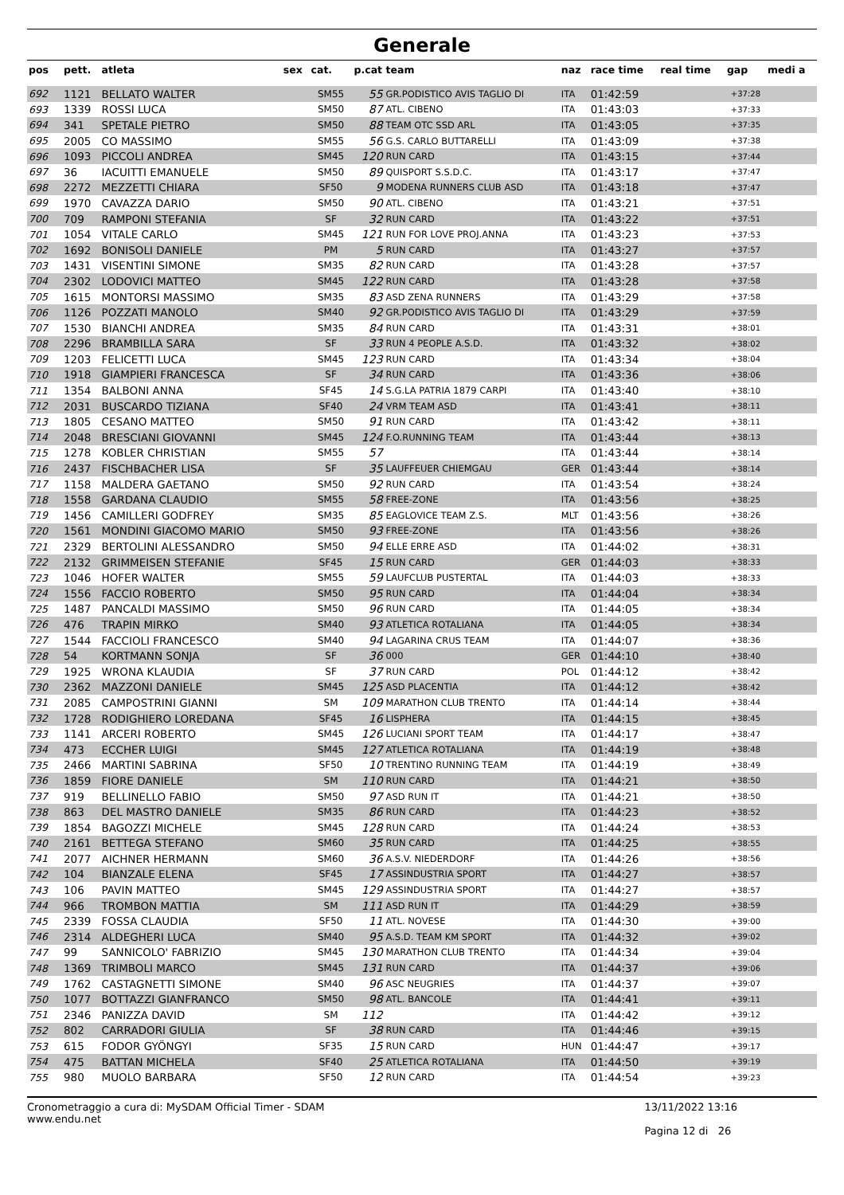Generale
| pos | pett. | atleta | sex | cat. | p.cat | team | naz | race time | real time | gap | medi a |
| --- | --- | --- | --- | --- | --- | --- | --- | --- | --- | --- | --- |
| 692 | 1121 | BELLATO WALTER | | SM55 | 55 | GR.PODISTICO AVIS TAGLIO DI | ITA | 01:42:59 | | +37:28 | |
| 693 | 1339 | ROSSI LUCA | | SM50 | 87 | ATL. CIBENO | ITA | 01:43:03 | | +37:33 | |
| 694 | 341 | SPETALE PIETRO | | SM50 | 88 | TEAM OTC SSD ARL | ITA | 01:43:05 | | +37:35 | |
| 695 | 2005 | CO MASSIMO | | SM55 | 56 | G.S. CARLO BUTTARELLI | ITA | 01:43:09 | | +37:38 | |
| 696 | 1093 | PICCOLI ANDREA | | SM45 | 120 | RUN CARD | ITA | 01:43:15 | | +37:44 | |
| 697 | 36 | IACUITTI EMANUELE | | SM50 | 89 | QUISPORT S.S.D.C. | ITA | 01:43:17 | | +37:47 | |
| 698 | 2272 | MEZZETTI CHIARA | | SF50 | 9 | MODENA RUNNERS CLUB ASD | ITA | 01:43:18 | | +37:47 | |
| 699 | 1970 | CAVAZZA DARIO | | SM50 | 90 | ATL. CIBENO | ITA | 01:43:21 | | +37:51 | |
| 700 | 709 | RAMPONI STEFANIA | | SF | 32 | RUN CARD | ITA | 01:43:22 | | +37:51 | |
| 701 | 1054 | VITALE CARLO | | SM45 | 121 | RUN FOR LOVE PROJ.ANNA | ITA | 01:43:23 | | +37:53 | |
| 702 | 1692 | BONISOLI DANIELE | | PM | 5 | RUN CARD | ITA | 01:43:27 | | +37:57 | |
| 703 | 1431 | VISENTINI SIMONE | | SM35 | 82 | RUN CARD | ITA | 01:43:28 | | +37:57 | |
| 704 | 2302 | LODOVICI MATTEO | | SM45 | 122 | RUN CARD | ITA | 01:43:28 | | +37:58 | |
| 705 | 1615 | MONTORSI MASSIMO | | SM35 | 83 | ASD ZENA RUNNERS | ITA | 01:43:29 | | +37:58 | |
| 706 | 1126 | POZZATI MANOLO | | SM40 | 92 | GR.PODISTICO AVIS TAGLIO DI | ITA | 01:43:29 | | +37:59 | |
| 707 | 1530 | BIANCHI ANDREA | | SM35 | 84 | RUN CARD | ITA | 01:43:31 | | +38:01 | |
| 708 | 2296 | BRAMBILLA SARA | | SF | 33 | RUN 4 PEOPLE A.S.D. | ITA | 01:43:32 | | +38:02 | |
| 709 | 1203 | FELICETTI LUCA | | SM45 | 123 | RUN CARD | ITA | 01:43:34 | | +38:04 | |
| 710 | 1918 | GIAMPIERI FRANCESCA | | SF | 34 | RUN CARD | ITA | 01:43:36 | | +38:06 | |
| 711 | 1354 | BALBONI ANNA | | SF45 | 14 | S.G.LA PATRIA 1879 CARPI | ITA | 01:43:40 | | +38:10 | |
| 712 | 2031 | BUSCARDO TIZIANA | | SF40 | 24 | VRM TEAM ASD | ITA | 01:43:41 | | +38:11 | |
| 713 | 1805 | CESANO MATTEO | | SM50 | 91 | RUN CARD | ITA | 01:43:42 | | +38:11 | |
| 714 | 2048 | BRESCIANI GIOVANNI | | SM45 | 124 | F.O.RUNNING TEAM | ITA | 01:43:44 | | +38:13 | |
| 715 | 1278 | KOBLER CHRISTIAN | | SM55 | 57 | | ITA | 01:43:44 | | +38:14 | |
| 716 | 2437 | FISCHBACHER LISA | | SF | 35 | LAUFFEUER CHIEMGAU | GER | 01:43:44 | | +38:14 | |
| 717 | 1158 | MALDERA GAETANO | | SM50 | 92 | RUN CARD | ITA | 01:43:54 | | +38:24 | |
| 718 | 1558 | GARDANA CLAUDIO | | SM55 | 58 | FREE-ZONE | ITA | 01:43:56 | | +38:25 | |
| 719 | 1456 | CAMILLERI GODFREY | | SM35 | 85 | EAGLOVICE TEAM Z.S. | MLT | 01:43:56 | | +38:26 | |
| 720 | 1561 | MONDINI GIACOMO MARIO | | SM50 | 93 | FREE-ZONE | ITA | 01:43:56 | | +38:26 | |
| 721 | 2329 | BERTOLINI ALESSANDRO | | SM50 | 94 | ELLE ERRE ASD | ITA | 01:44:02 | | +38:31 | |
| 722 | 2132 | GRIMMEISEN STEFANIE | | SF45 | 15 | RUN CARD | GER | 01:44:03 | | +38:33 | |
| 723 | 1046 | HOFER WALTER | | SM55 | 59 | LAUFCLUB PUSTERTAL | ITA | 01:44:03 | | +38:33 | |
| 724 | 1556 | FACCIO ROBERTO | | SM50 | 95 | RUN CARD | ITA | 01:44:04 | | +38:34 | |
| 725 | 1487 | PANCALDI MASSIMO | | SM50 | 96 | RUN CARD | ITA | 01:44:05 | | +38:34 | |
| 726 | 476 | TRAPIN MIRKO | | SM40 | 93 | ATLETICA ROTALIANA | ITA | 01:44:05 | | +38:34 | |
| 727 | 1544 | FACCIOLI FRANCESCO | | SM40 | 94 | LAGARINA CRUS TEAM | ITA | 01:44:07 | | +38:36 | |
| 728 | 54 | KORTMANN SONJA | | SF | 36 | 000 | GER | 01:44:10 | | +38:40 | |
| 729 | 1925 | WRONA KLAUDIA | | SF | 37 | RUN CARD | POL | 01:44:12 | | +38:42 | |
| 730 | 2362 | MAZZONI DANIELE | | SM45 | 125 | ASD PLACENTIA | ITA | 01:44:12 | | +38:42 | |
| 731 | 2085 | CAMPOSTRINI GIANNI | | SM | 109 | MARATHON CLUB TRENTO | ITA | 01:44:14 | | +38:44 | |
| 732 | 1728 | RODIGHIERO LOREDANA | | SF45 | 16 | LISPHERA | ITA | 01:44:15 | | +38:45 | |
| 733 | 1141 | ARCERI ROBERTO | | SM45 | 126 | LUCIANI SPORT TEAM | ITA | 01:44:17 | | +38:47 | |
| 734 | 473 | ECCHER LUIGI | | SM45 | 127 | ATLETICA ROTALIANA | ITA | 01:44:19 | | +38:48 | |
| 735 | 2466 | MARTINI SABRINA | | SF50 | 10 | TRENTINO RUNNING TEAM | ITA | 01:44:19 | | +38:49 | |
| 736 | 1859 | FIORE DANIELE | | SM | 110 | RUN CARD | ITA | 01:44:21 | | +38:50 | |
| 737 | 919 | BELLINELLO FABIO | | SM50 | 97 | ASD RUN IT | ITA | 01:44:21 | | +38:50 | |
| 738 | 863 | DEL MASTRO DANIELE | | SM35 | 86 | RUN CARD | ITA | 01:44:23 | | +38:52 | |
| 739 | 1854 | BAGOZZI MICHELE | | SM45 | 128 | RUN CARD | ITA | 01:44:24 | | +38:53 | |
| 740 | 2161 | BETTEGA STEFANO | | SM60 | 35 | RUN CARD | ITA | 01:44:25 | | +38:55 | |
| 741 | 2077 | AICHNER HERMANN | | SM60 | 36 | A.S.V. NIEDERDORF | ITA | 01:44:26 | | +38:56 | |
| 742 | 104 | BIANZALE ELENA | | SF45 | 17 | ASSINDUSTRIA SPORT | ITA | 01:44:27 | | +38:57 | |
| 743 | 106 | PAVIN MATTEO | | SM45 | 129 | ASSINDUSTRIA SPORT | ITA | 01:44:27 | | +38:57 | |
| 744 | 966 | TROMBON MATTIA | | SM | 111 | ASD RUN IT | ITA | 01:44:29 | | +38:59 | |
| 745 | 2339 | FOSSA CLAUDIA | | SF50 | 11 | ATL. NOVESE | ITA | 01:44:30 | | +39:00 | |
| 746 | 2314 | ALDEGHERI LUCA | | SM40 | 95 | A.S.D. TEAM KM SPORT | ITA | 01:44:32 | | +39:02 | |
| 747 | 99 | SANNICOLO' FABRIZIO | | SM45 | 130 | MARATHON CLUB TRENTO | ITA | 01:44:34 | | +39:04 | |
| 748 | 1369 | TRIMBOLI MARCO | | SM45 | 131 | RUN CARD | ITA | 01:44:37 | | +39:06 | |
| 749 | 1762 | CASTAGNETTI SIMONE | | SM40 | 96 | ASC NEUGRIES | ITA | 01:44:37 | | +39:07 | |
| 750 | 1077 | BOTTAZZI GIANFRANCO | | SM50 | 98 | ATL. BANCOLE | ITA | 01:44:41 | | +39:11 | |
| 751 | 2346 | PANIZZA DAVID | | SM | 112 | | ITA | 01:44:42 | | +39:12 | |
| 752 | 802 | CARRADORI GIULIA | | SF | 38 | RUN CARD | ITA | 01:44:46 | | +39:15 | |
| 753 | 615 | FODOR GYÖNGYI | | SF35 | 15 | RUN CARD | HUN | 01:44:47 | | +39:17 | |
| 754 | 475 | BATTAN MICHELA | | SF40 | 25 | ATLETICA ROTALIANA | ITA | 01:44:50 | | +39:19 | |
| 755 | 980 | MUOLO BARBARA | | SF50 | 12 | RUN CARD | ITA | 01:44:54 | | +39:23 | |
Cronometraggio a cura di: MySDAM Official Timer - SDAM
www.endu.net
13/11/2022 13:16
Pagina 12 di 26